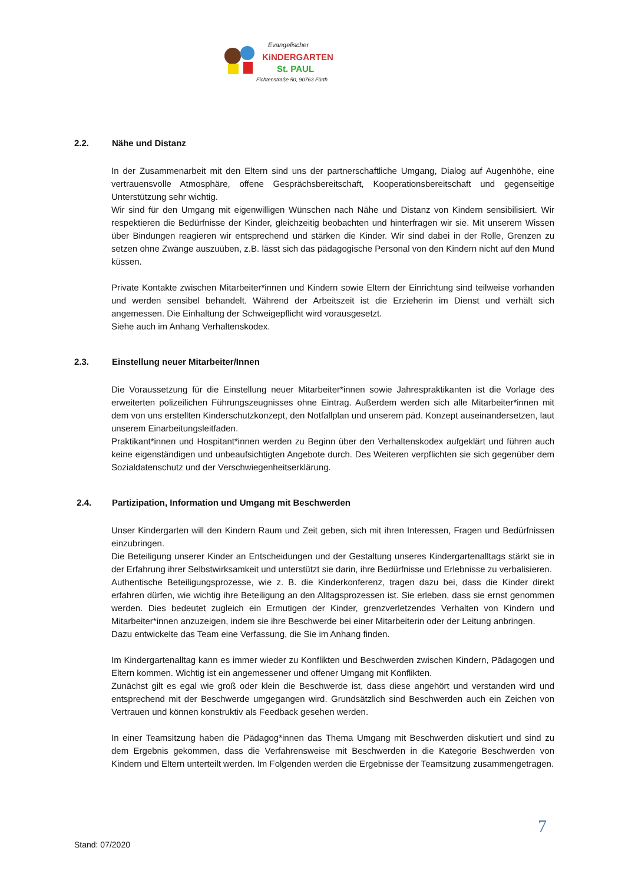Evangelischer
KiNDERGARTEN
St. PAUL
Fichtenstraße 50, 90763 Fürth
2.2. Nähe und Distanz
In der Zusammenarbeit mit den Eltern sind uns der partnerschaftliche Umgang, Dialog auf Augenhöhe, eine vertrauensvolle Atmosphäre, offene Gesprächsbereitschaft, Kooperationsbereitschaft und gegenseitige Unterstützung sehr wichtig.
Wir sind für den Umgang mit eigenwilligen Wünschen nach Nähe und Distanz von Kindern sensibilisiert. Wir respektieren die Bedürfnisse der Kinder, gleichzeitig beobachten und hinterfragen wir sie. Mit unserem Wissen über Bindungen reagieren wir entsprechend und stärken die Kinder. Wir sind dabei in der Rolle, Grenzen zu setzen ohne Zwänge auszuüben, z.B. lässt sich das pädagogische Personal von den Kindern nicht auf den Mund küssen.
Private Kontakte zwischen Mitarbeiter*innen und Kindern sowie Eltern der Einrichtung sind teilweise vorhanden und werden sensibel behandelt. Während der Arbeitszeit ist die Erzieherin im Dienst und verhält sich angemessen. Die Einhaltung der Schweigepflicht wird vorausgesetzt.
Siehe auch im Anhang Verhaltenskodex.
2.3. Einstellung neuer Mitarbeiter/Innen
Die Voraussetzung für die Einstellung neuer Mitarbeiter*innen sowie Jahrespraktikanten ist die Vorlage des erweiterten polizeilichen Führungszeugnisses ohne Eintrag. Außerdem werden sich alle Mitarbeiter*innen mit dem von uns erstellten Kinderschutzkonzept, den Notfallplan und unserem päd. Konzept auseinandersetzen, laut unserem Einarbeitungsleitfaden.
Praktikant*innen und Hospitant*innen werden zu Beginn über den Verhaltenskodex aufgeklärt und führen auch keine eigenständigen und unbeaufsichtigten Angebote durch. Des Weiteren verpflichten sie sich gegenüber dem Sozialdatenschutz und der Verschwiegenheitserklärung.
2.4. Partizipation, Information und Umgang mit Beschwerden
Unser Kindergarten will den Kindern Raum und Zeit geben, sich mit ihren Interessen, Fragen und Bedürfnissen einzubringen.
Die Beteiligung unserer Kinder an Entscheidungen und der Gestaltung unseres Kindergartenalltags stärkt sie in der Erfahrung ihrer Selbstwirksamkeit und unterstützt sie darin, ihre Bedürfnisse und Erlebnisse zu verbalisieren.
Authentische Beteiligungsprozesse, wie z. B. die Kinderkonferenz, tragen dazu bei, dass die Kinder direkt erfahren dürfen, wie wichtig ihre Beteiligung an den Alltagsprozessen ist. Sie erleben, dass sie ernst genommen werden. Dies bedeutet zugleich ein Ermutigen der Kinder, grenzverletzendes Verhalten von Kindern und Mitarbeiter*innen anzuzeigen, indem sie ihre Beschwerde bei einer Mitarbeiterin oder der Leitung anbringen.
Dazu entwickelte das Team eine Verfassung, die Sie im Anhang finden.
Im Kindergartenalltag kann es immer wieder zu Konflikten und Beschwerden zwischen Kindern, Pädagogen und Eltern kommen. Wichtig ist ein angemessener und offener Umgang mit Konflikten.
Zunächst gilt es egal wie groß oder klein die Beschwerde ist, dass diese angehört und verstanden wird und entsprechend mit der Beschwerde umgegangen wird. Grundsätzlich sind Beschwerden auch ein Zeichen von Vertrauen und können konstruktiv als Feedback gesehen werden.
In einer Teamsitzung haben die Pädagog*innen das Thema Umgang mit Beschwerden diskutiert und sind zu dem Ergebnis gekommen, dass die Verfahrensweise mit Beschwerden in die Kategorie Beschwerden von Kindern und Eltern unterteilt werden. Im Folgenden werden die Ergebnisse der Teamsitzung zusammengetragen.
7
Stand: 07/2020